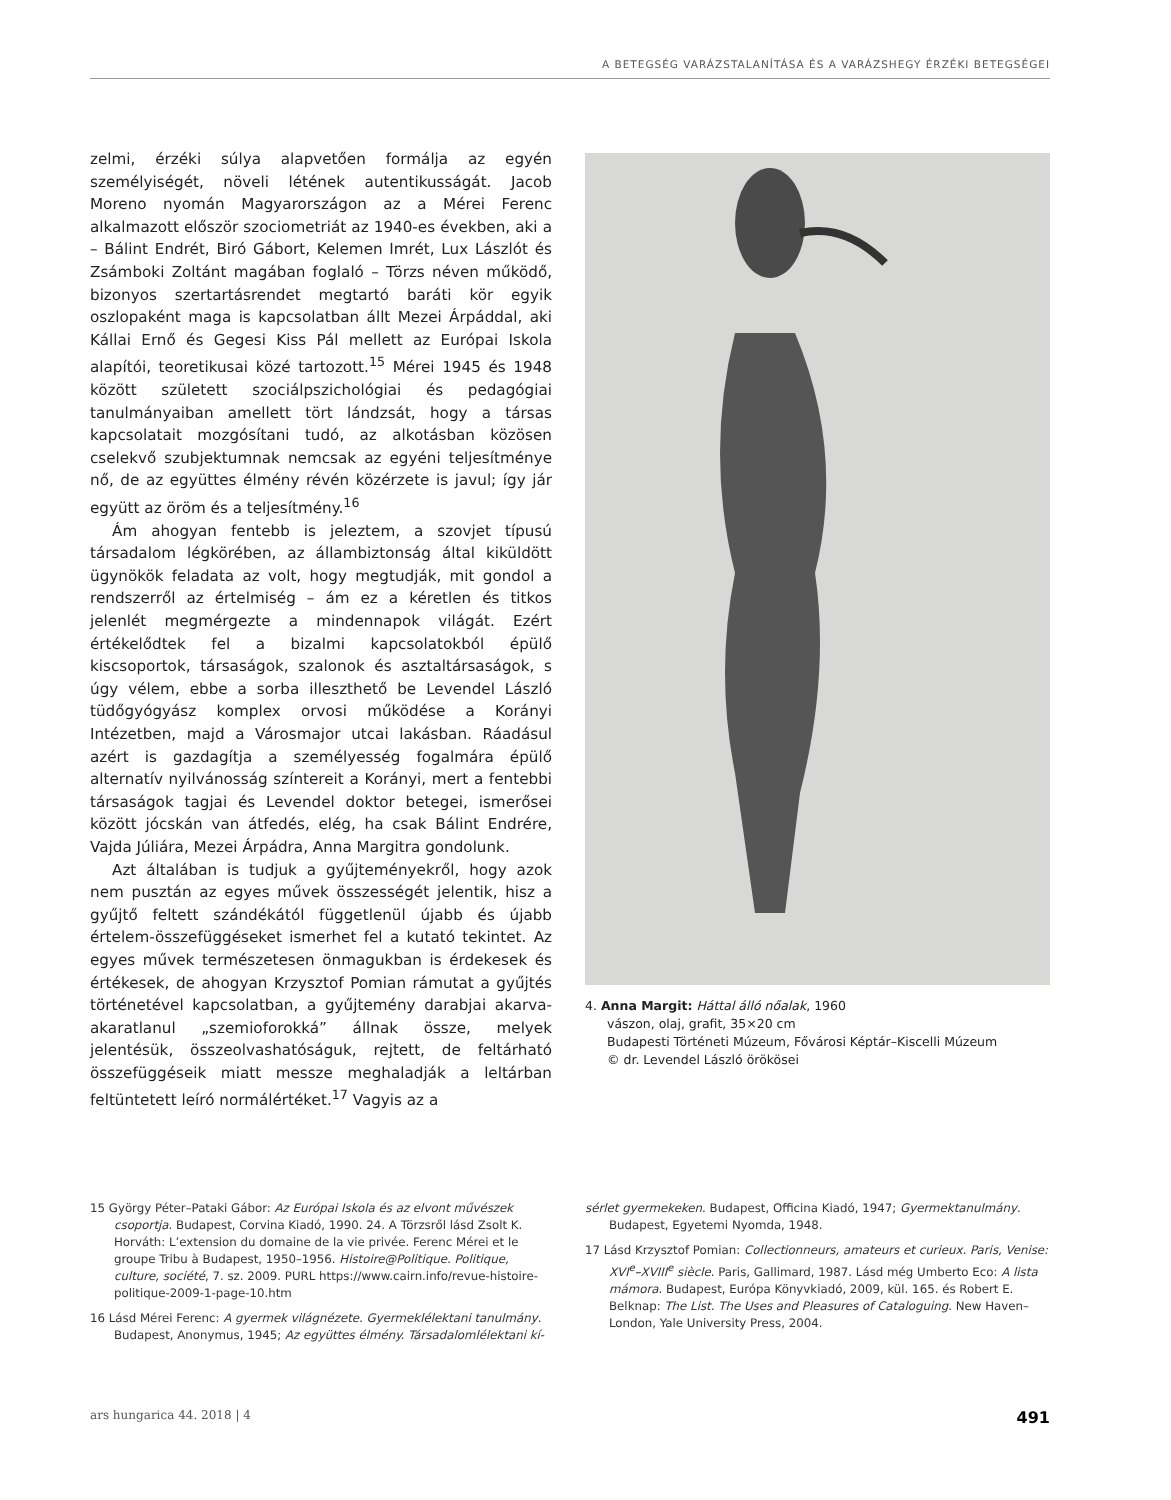A BETEGSÉG VARÁZSTALANÍTÁSA ÉS A VARÁZSHEGY ÉRZÉKI BETEGSÉGEI
zelmi, érzéki súlya alapvetően formálja az egyén személyiségét, növeli létének autentikusságát. Jacob Moreno nyomán Magyarországon az a Mérei Ferenc alkalmazott először szociometriát az 1940-es években, aki a – Bálint Endrét, Biró Gábort, Kelemen Imrét, Lux Lászlót és Zsámboki Zoltánt magában foglaló – Törzs néven működő, bizonyos szertartásrendet megtartó baráti kör egyik oszlopaként maga is kapcsolatban állt Mezei Árpáddal, aki Kállai Ernő és Gegesi Kiss Pál mellett az Európai Iskola alapítói, teoretikusai közé tartozott.<sup>15</sup> Mérei 1945 és 1948 között született szociálpszichológiai és pedagógiai tanulmányaiban amellett tört lándzsát, hogy a társas kapcsolatait mozgósítani tudó, az alkotásban közösen cselekvő szubjektumnak nemcsak az egyéni teljesítménye nő, de az együttes élmény révén közérzete is javul; így jár együtt az öröm és a teljesítmény.<sup>16</sup>
Ám ahogyan fentebb is jeleztem, a szovjet típusú társadalom légkörében, az állambiztonság által kiküldött ügynökök feladata az volt, hogy megtudják, mit gondol a rendszerről az értelmiség – ám ez a kéretlen és titkos jelenlét megmérgezte a mindennapok világát. Ezért értékelődtek fel a bizalmi kapcsolatokból épülő kiscsoportok, társaságok, szalonok és asztaltársaságok, s úgy vélem, ebbe a sorba illeszthető be Levendel László tüdőgyógyász komplex orvosi működése a Korányi Intézetben, majd a Városmajor utcai lakásban. Ráadásul azért is gazdagítja a személyesség fogalmára épülő alternatív nyilvánosság színtereit a Korányi, mert a fentebbi társaságok tagjai és Levendel doktor betegei, ismerősei között jócskán van átfedés, elég, ha csak Bálint Endrére, Vajda Júliára, Mezei Árpádra, Anna Margitra gondolunk.
Azt általában is tudjuk a gyűjteményekről, hogy azok nem pusztán az egyes művek összességét jelentik, hisz a gyűjtő feltett szándékától függetlenül újabb és újabb értelem-összefüggéseket ismerhet fel a kutató tekintet. Az egyes művek természetesen önmagukban is érdekesek és értékesek, de ahogyan Krzysztof Pomian rámutat a gyűjtés történetével kapcsolatban, a gyűjtemény darabjai akarva-akaratlanul „szemioforokká” állnak össze, melyek jelentésük, összeolvashatóságuk, rejtett, de feltárható összefüggéseik miatt messze meghaladják a leltárban feltüntetett leíró normálértéket.<sup>17</sup> Vagyis az a
4. Anna Margit: Háttal álló nőalak, 1960
vászon, olaj, grafit, 35×20 cm
Budapesti Történeti Múzeum, Fővárosi Képtár–Kiscelli Múzeum
© dr. Levendel László örökösei
15 György Péter–Pataki Gábor: Az Európai Iskola és az elvont művészek csoportja. Budapest, Corvina Kiadó, 1990. 24. A Törzsről lásd Zsolt K. Horváth: L’extension du domaine de la vie privée. Ferenc Mérei et le groupe Tribu à Budapest, 1950–1956. Histoire@Politique. Politique, culture, société, 7. sz. 2009. PURL https://www.cairn.info/revue-histoire-politique-2009-1-page-10.htm
16 Lásd Mérei Ferenc: A gyermek világnézete. Gyermeklélektani tanulmány. Budapest, Anonymus, 1945; Az együttes élmény. Társadalomlélektani kí-
sérlet gyermekeken. Budapest, Officina Kiadó, 1947; Gyermektanulmány. Budapest, Egyetemi Nyomda, 1948.
17 Lásd Krzysztof Pomian: Collectionneurs, amateurs et curieux. Paris, Venise: XVI<sup>e</sup>–XVIII<sup>e</sup> siècle. Paris, Gallimard, 1987. Lásd még Umberto Eco: A lista mámora. Budapest, Európa Könyvkiadó, 2009, kül. 165. és Robert E. Belknap: The List. The Uses and Pleasures of Cataloguing. New Haven–London, Yale University Press, 2004.
ars hungarica 44. 2018 | 4 491